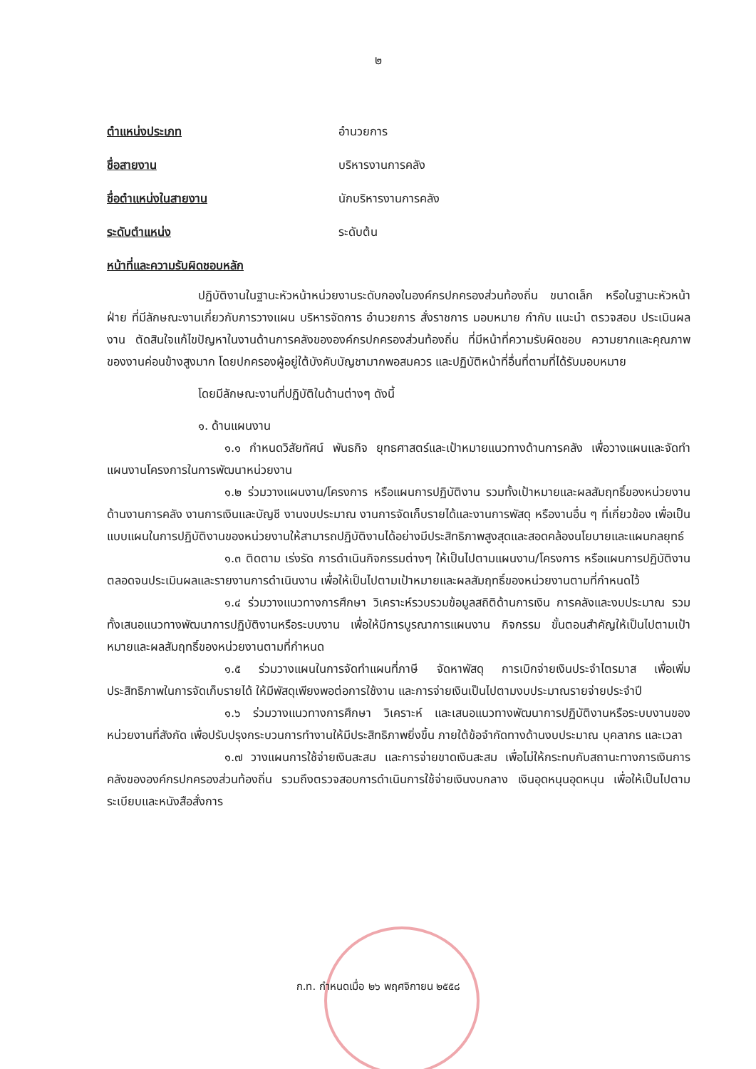๒
ตำแหน่งประเภท อำนวยการ
ชื่อสายงาน บริหารงานการคลัง
ชื่อตำแหน่งในสายงาน นักบริหารงานการคลัง
ระดับตำแหน่ง ระดับต้น
หน้าที่และความรับผิดชอบหลัก
ปฏิบัติงานในฐานะหัวหน้าหน่วยงานระดับกองในองค์กรปกครองส่วนท้องถิ่น ขนาดเล็ก หรือในฐานะหัวหน้าฝ่าย ที่มีลักษณะงานเกี่ยวกับการวางแผน บริหารจัดการ อำนวยการ สั่งราชการ มอบหมาย กำกับ แนะนำ ตรวจสอบ ประเมินผลงาน ตัดสินใจแก้ไขปัญหาในงานด้านการคลังขององค์กรปกครองส่วนท้องถิ่น ที่มีหน้าที่ความรับผิดชอบ ความยากและคุณภาพของงานค่อนข้างสูงมาก โดยปกครองผู้อยู่ใต้บังคับบัญชามากพอสมควร และปฏิบัติหน้าที่อื่นที่ตามที่ได้รับมอบหมาย
โดยมีลักษณะงานที่ปฏิบัติในด้านต่างๆ ดังนี้
๑. ด้านแผนงาน
๑.๑ กำหนดวิสัยทัศน์ พันธกิจ ยุทธศาสตร์และเป้าหมายแนวทางด้านการคลัง เพื่อวางแผนและจัดทำแผนงานโครงการในการพัฒนาหน่วยงาน
๑.๒ ร่วมวางแผนงาน/โครงการ หรือแผนการปฏิบัติงาน รวมทั้งเป้าหมายและผลสัมฤทธิ์ของหน่วยงานด้านงานการคลัง งานการเงินและบัญชี งานงบประมาณ งานการจัดเก็บรายได้และงานการพัสดุ หรืองานอื่น ๆ ที่เกี่ยวข้อง เพื่อเป็นแบบแผนในการปฏิบัติงานของหน่วยงานให้สามารถปฏิบัติงานได้อย่างมีประสิทธิภาพสูงสุดและสอดคล้องนโยบายและแผนกลยุทธ์
๑.๓ ติดตาม เร่งรัด การดำเนินกิจกรรมต่างๆ ให้เป็นไปตามแผนงาน/โครงการ หรือแผนการปฏิบัติงาน ตลอดจนประเมินผลและรายงานการดำเนินงาน เพื่อให้เป็นไปตามเป้าหมายและผลสัมฤทธิ์ของหน่วยงานตามที่กำหนดไว้
๑.๔ ร่วมวางแนวทางการศึกษา วิเคราะห์รวบรวมข้อมูลสถิติด้านการเงิน การคลังและงบประมาณ รวมทั้งเสนอแนวทางพัฒนาการปฏิบัติงานหรือระบบงาน เพื่อให้มีการบูรณาการแผนงาน กิจกรรม ขั้นตอนสำคัญให้เป็นไปตามเป้าหมายและผลสัมฤทธิ์ของหน่วยงานตามที่กำหนด
๑.๕ ร่วมวางแผนในการจัดทำแผนที่ภาษี จัดหาพัสดุ การเบิกจ่ายเงินประจำไตรมาส เพื่อเพิ่มประสิทธิภาพในการจัดเก็บรายได้ ให้มีพัสดุเพียงพอต่อการใช้งาน และการจ่ายเงินเป็นไปตามงบประมาณรายจ่ายประจำปี
๑.๖ ร่วมวางแนวทางการศึกษา วิเคราะห์ และเสนอแนวทางพัฒนาการปฏิบัติงานหรือระบบงานของหน่วยงานที่สังกัด เพื่อปรับปรุงกระบวนการทำงานให้มีประสิทธิภาพยิ่งขึ้น ภายใต้ข้อจำกัดทางด้านงบประมาณ บุคลากร และเวลา
๑.๗ วางแผนการใช้จ่ายเงินสะสม และการจ่ายขาดเงินสะสม เพื่อไม่ให้กระทบกับสถานะทางการเงินการคลังขององค์กรปกครองส่วนท้องถิ่น รวมถึงตรวจสอบการดำเนินการใช้จ่ายเงินงบกลาง เงินอุดหนุนอุดหนุน เพื่อให้เป็นไปตามระเบียบและหนังสือสั่งการ
ก.ท. กำหนดเมื่อ ๒๖ พฤศจิกายน ๒๕๕๘